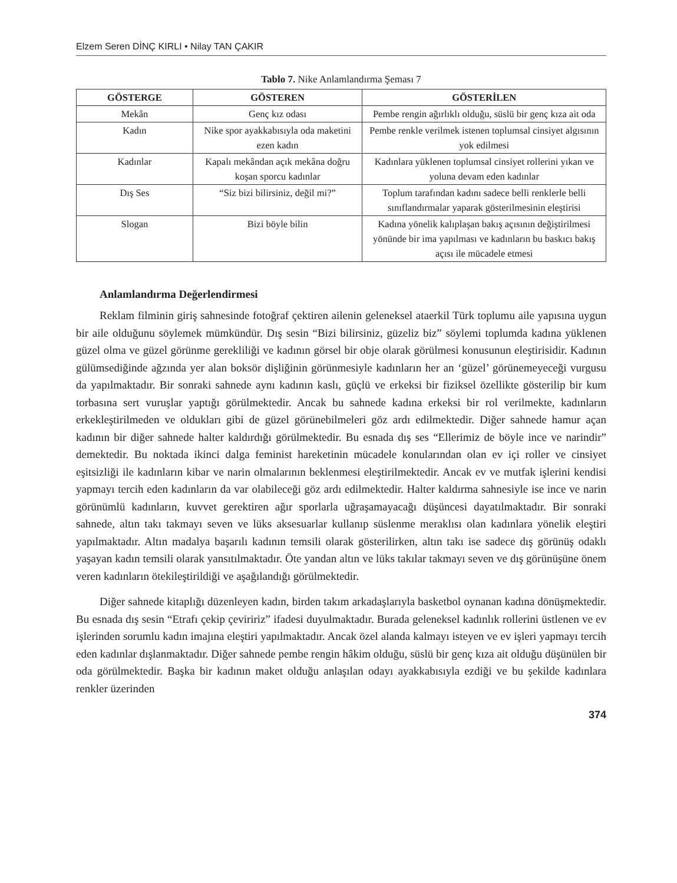Elzem Seren DİNÇ KIRLI • Nilay TAN ÇAKIR
Tablo 7. Nike Anlamlandırma Şeması 7
| GÖSTERGE | GÖSTEREN | GÖSTERİLEN |
| --- | --- | --- |
| Mekân | Genç kız odası | Pembe rengin ağırlıklı olduğu, süslü bir genç kıza ait oda |
| Kadın | Nike spor ayakkabısıyla oda maketini ezen kadın | Pembe renkle verilmek istenen toplumsal cinsiyet algısının yok edilmesi |
| Kadınlar | Kapalı mekândan açık mekâna doğru koşan sporcu kadınlar | Kadınlara yüklenen toplumsal cinsiyet rollerini yıkan ve yoluna devam eden kadınlar |
| Dış Ses | “Siz bizi bilirsiniz, değil mi?” | Toplum tarafından kadını sadece belli renklerle belli sınıflandırmalar yaparak gösterilmesinin eleştirisi |
| Slogan | Bizi böyle bilin | Kadına yönelik kalıplaşan bakış açısının değiştirilmesi yönünde bir ima yapılması ve kadınların bu baskıcı bakış açısı ile mücadele etmesi |
Anlamlandırma Değerlendirmesi
Reklam filminin giriş sahnesinde fotoğraf çektiren ailenin geleneksel ataerkil Türk toplumu aile yapısına uygun bir aile olduğunu söylemek mümkündür. Dış sesin “Bizi bilirsiniz, güzeliz biz” söylemi toplumda kadına yüklenen güzel olma ve güzel görünme gerekliliği ve kadının görsel bir obje olarak görülmesi konusunun eleştirisidir. Kadının gülümsediğinde ağzında yer alan boksör dişliğinin görünmesiyle kadınların her an ‘güzel’ görünemeyeceği vurgusu da yapılmaktadır. Bir sonraki sahnede aynı kadının kaslı, güçlü ve erkeksi bir fiziksel özellikte gösterilip bir kum torbasına sert vuruşlar yaptığı görülmektedir. Ancak bu sahnede kadına erkeksi bir rol verilmekte, kadınların erkekleştirilmeden ve oldukları gibi de güzel görünebilmeleri göz ardı edilmektedir. Diğer sahnede hamur açan kadının bir diğer sahnede halter kaldırdığı görülmektedir. Bu esnada dış ses “Ellerimiz de böyle ince ve narindir” demektedir. Bu noktada ikinci dalga feminist hareketinin mücadele konularından olan ev içi roller ve cinsiyet eşitsizliği ile kadınların kibar ve narin olmalarının beklenmesi eleştirilmektedir. Ancak ev ve mutfak işlerini kendisi yapmayı tercih eden kadınların da var olabileceği göz ardı edilmektedir. Halter kaldırma sahnesiyle ise ince ve narin görünümlü kadınların, kuvvet gerektiren ağır sporlarla uğraşamayacağı düşüncesi dayatılmaktadır. Bir sonraki sahnede, altın takı takmayı seven ve lüks aksesuarlar kullanıp süslenme meraklısı olan kadınlara yönelik eleştiri yapılmaktadır. Altın madalya başarılı kadının temsili olarak gösterilirken, altın takı ise sadece dış görünüş odaklı yaşayan kadın temsili olarak yansıtılmaktadır. Öte yandan altın ve lüks takılar takmayı seven ve dış görünüşüne önem veren kadınların ötekileştirildiği ve aşağılandığı görülmektedir.
Diğer sahnede kitaplığı düzenleyen kadın, birden takım arkadaşlarıyla basketbol oynanan kadına dönüşmektedir. Bu esnada dış sesin “Etrafı çekip çeviririz” ifadesi duyulmaktadır. Burada geleneksel kadınlık rollerini üstlenen ve ev işlerinden sorumlu kadın imajına eleştiri yapılmaktadır. Ancak özel alanda kalmayı isteyen ve ev işleri yapmayı tercih eden kadınlar dışlanmaktadır. Diğer sahnede pembe rengin hâkim olduğu, süslü bir genç kıza ait olduğu düşünülen bir oda görülmektedir. Başka bir kadının maket olduğu anlaşılan odayı ayakkabısıyla ezdiği ve bu şekilde kadınlara renkler üzerinden
374